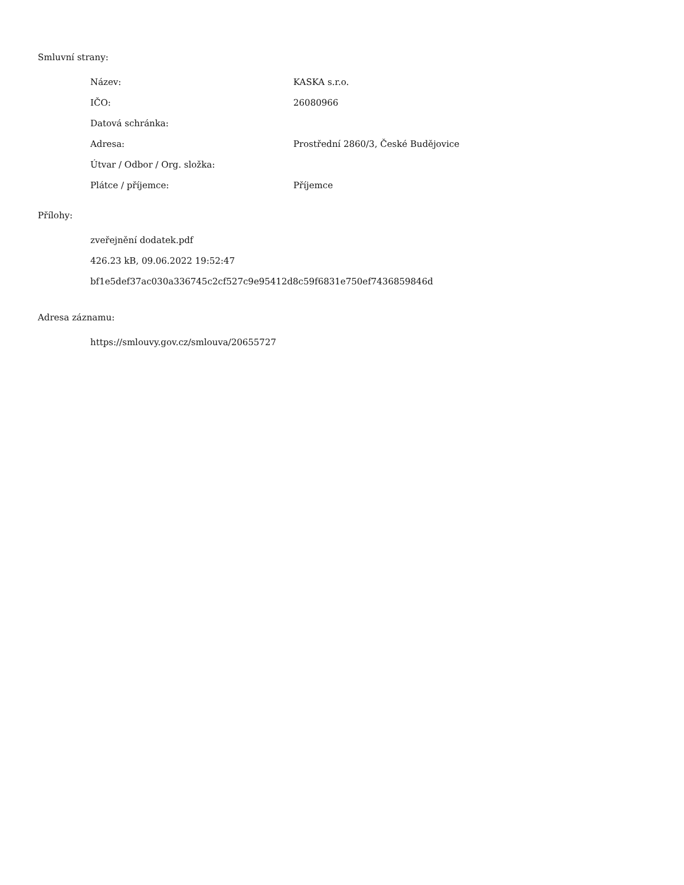Smluvní strany:
| Název: | KASKA s.r.o. |
| IČO: | 26080966 |
| Datová schránka: | |
| Adresa: | Prostřední 2860/3, České Budějovice |
| Útvar / Odbor / Org. složka: | |
| Plátce / příjemce: | Příjemce |
Přílohy:
zveřejnění dodatek.pdf
426.23 kB, 09.06.2022 19:52:47
bf1e5def37ac030a336745c2cf527c9e95412d8c59f6831e750ef7436859846d
Adresa záznamu:
https://smlouvy.gov.cz/smlouva/20655727